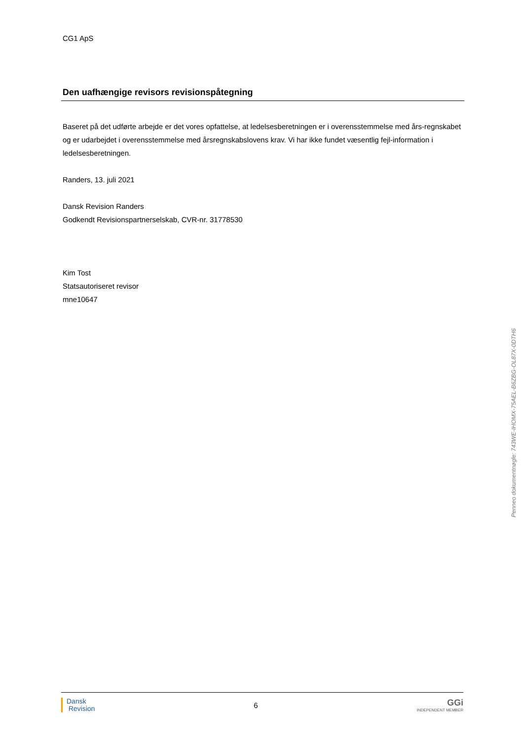CG1 ApS
Den uafhængige revisors revisionspåtegning
Baseret på det udførte arbejde er det vores opfattelse, at ledelsesberetningen er i overensstemmelse med års-regnskabet og er udarbejdet i overensstemmelse med årsregnskabslovens krav. Vi har ikke fundet væsentlig fejl-information i ledelsesberetningen.
Randers, 13. juli 2021
Dansk Revision Randers
Godkendt Revisionspartnerselskab, CVR-nr. 31778530
Kim Tost
Statsautoriseret revisor
mne10647
Penneo dokumentnøgle: 743WE-IHOMX-75AEL-B6ZBG-OL87X-0DTH6
Dansk
Revision
6
GGi
INDEPENDENT MEMBER